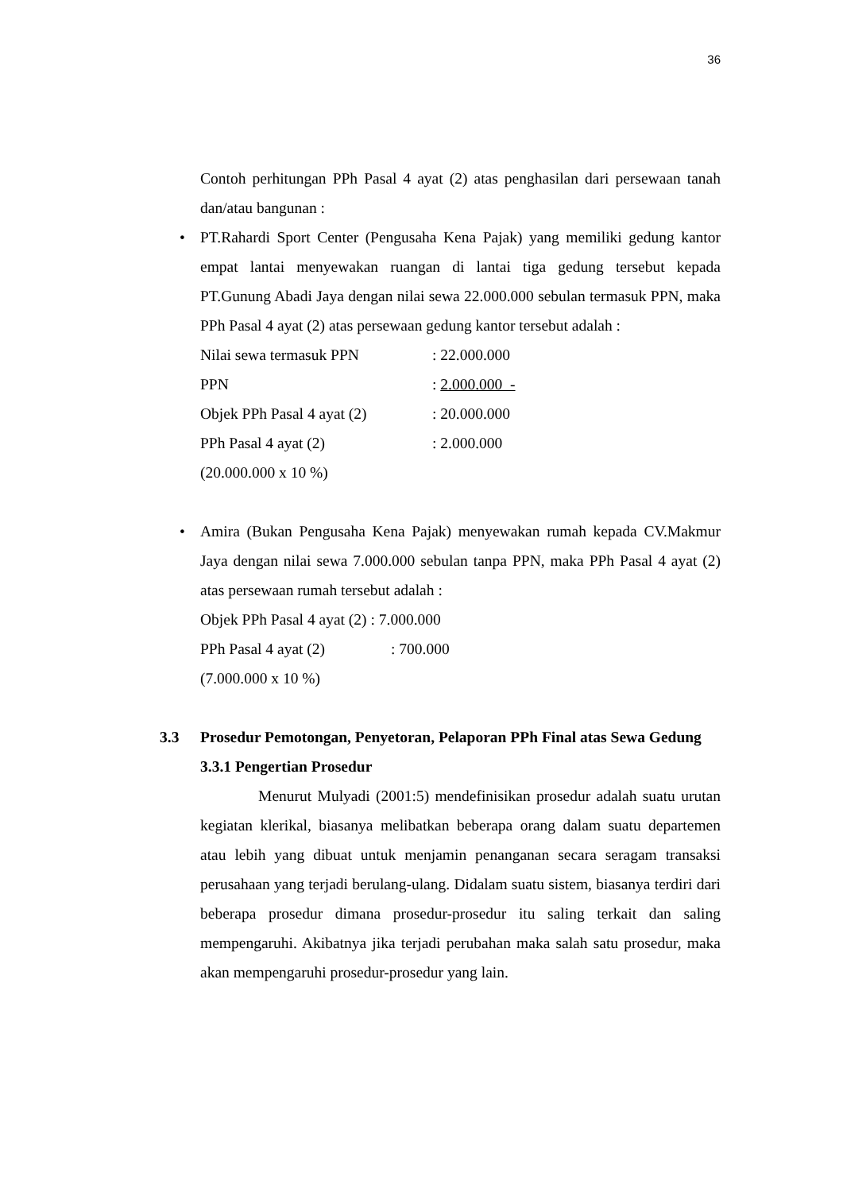36
Contoh perhitungan PPh Pasal 4 ayat (2) atas penghasilan dari persewaan tanah dan/atau bangunan :
•
PT.Rahardi Sport Center (Pengusaha Kena Pajak) yang memiliki gedung kantor empat lantai menyewakan ruangan di lantai tiga gedung tersebut kepada PT.Gunung Abadi Jaya dengan nilai sewa 22.000.000 sebulan termasuk PPN, maka PPh Pasal 4 ayat (2) atas persewaan gedung kantor tersebut adalah :
Nilai sewa termasuk PPN: 22.000.000
PPN: 2.000.000 -
Objek PPh Pasal 4 ayat (2): 20.000.000
PPh Pasal 4 ayat (2): 2.000.000
(20.000.000 x 10 %)
•
Amira (Bukan Pengusaha Kena Pajak) menyewakan rumah kepada CV.Makmur Jaya dengan nilai sewa 7.000.000 sebulan tanpa PPN, maka PPh Pasal 4 ayat (2) atas persewaan rumah tersebut adalah :
Objek PPh Pasal 4 ayat (2) : 7.000.000
PPh Pasal 4 ayat (2): 700.000
(7.000.000 x 10 %)
3.3 Prosedur Pemotongan, Penyetoran, Pelaporan PPh Final atas Sewa Gedung
3.3.1 Pengertian Prosedur
Menurut Mulyadi (2001:5) mendefinisikan prosedur adalah suatu urutan kegiatan klerikal, biasanya melibatkan beberapa orang dalam suatu departemen atau lebih yang dibuat untuk menjamin penanganan secara seragam transaksi perusahaan yang terjadi berulang-ulang. Didalam suatu sistem, biasanya terdiri dari beberapa prosedur dimana prosedur-prosedur itu saling terkait dan saling mempengaruhi. Akibatnya jika terjadi perubahan maka salah satu prosedur, maka akan mempengaruhi prosedur-prosedur yang lain.